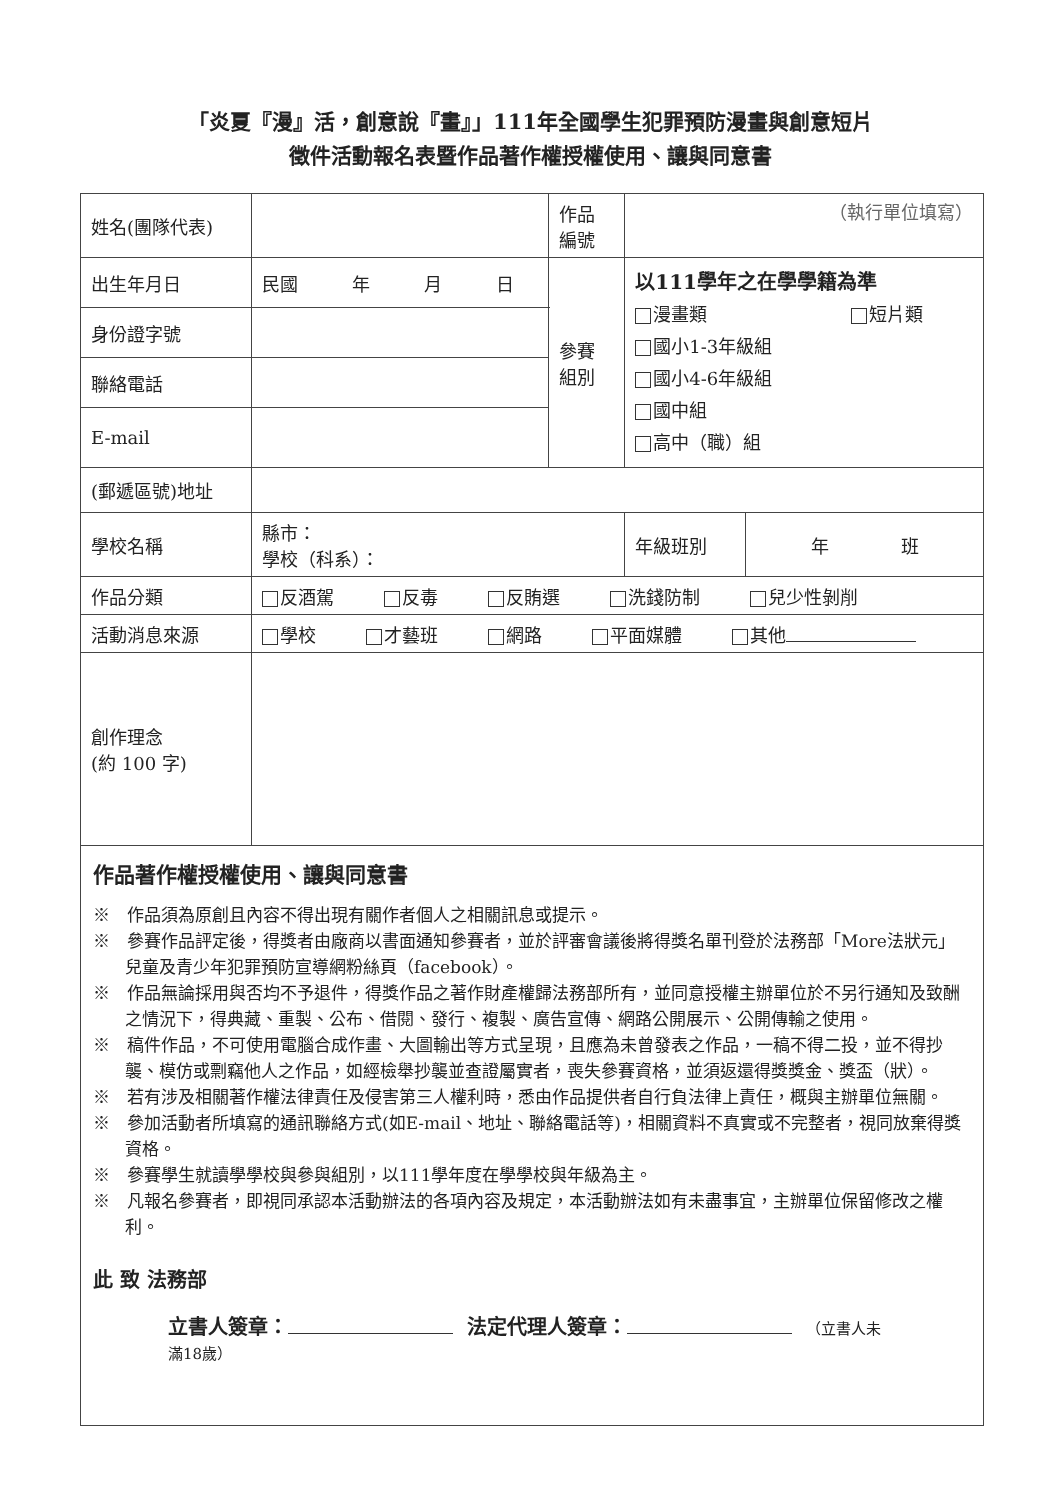「炎夏『漫』活，創意說『畫』」111年全國學生犯罪預防漫畫與創意短片
徵件活動報名表暨作品著作權授權使用、讓與同意書
| 姓名(團隊代表) | | 作品 編號 | （執行單位填寫） | |
| 出生年月日 | 民國 年 月 日 | 參賽 組別 | 以111學年之在學學籍為準 漫畫類 短片類 國小1-3年級組 國小4-6年級組 國中組 高中（職）組 | |
| 身份證字號 | | | | |
| 聯絡電話 | | | | |
| E-mail | | | | |
| (郵遞區號)地址 | | | | |
| 學校名稱 | 縣市： 學校（科系）： | | 年級班別 | 年 班 |
| 作品分類 | 反酒駕 反毒 反賄選 洗錢防制 兒少性剝削 | | | |
| 活動消息來源 | 學校 才藝班 網路 平面媒體 其他 | | | |
| 創作理念 (約 100 字) | | | | |
| 作品著作權授權使用、讓與同意書 ※ 作品須為原創且內容不得出現有關作者個人之相關訊息或提示。 ※ 參賽作品評定後，得獎者由廠商以書面通知參賽者，並於評審會議後將得獎名單刊登於法務部「More法狀元」兒童及青少年犯罪預防宣導網粉絲頁（facebook）。 ※ 作品無論採用與否均不予退件，得獎作品之著作財產權歸法務部所有，並同意授權主辦單位於不另行通知及致酬之情況下，得典藏、重製、公布、借閱、發行、複製、廣告宣傳、網路公開展示、公開傳輸之使用。 ※ 稿件作品，不可使用電腦合成作畫、大圖輸出等方式呈現，且應為未曾發表之作品，一稿不得二投，並不得抄襲、模仿或剽竊他人之作品，如經檢舉抄襲並查證屬實者，喪失參賽資格，並須返還得獎獎金、獎盃（狀）。 ※ 若有涉及相關著作權法律責任及侵害第三人權利時，悉由作品提供者自行負法律上責任，概與主辦單位無關。 ※ 參加活動者所填寫的通訊聯絡方式(如E-mail、地址、聯絡電話等)，相關資料不真實或不完整者，視同放棄得獎資格。 ※ 參賽學生就讀學學校與參與組別，以111學年度在學學校與年級為主。 ※ 凡報名參賽者，即視同承認本活動辦法的各項內容及規定，本活動辦法如有未盡事宜，主辦單位保留修改之權利。 此 致 法務部 立書人簽章： 法定代理人簽章： （立書人未 滿18歲） | | | | |